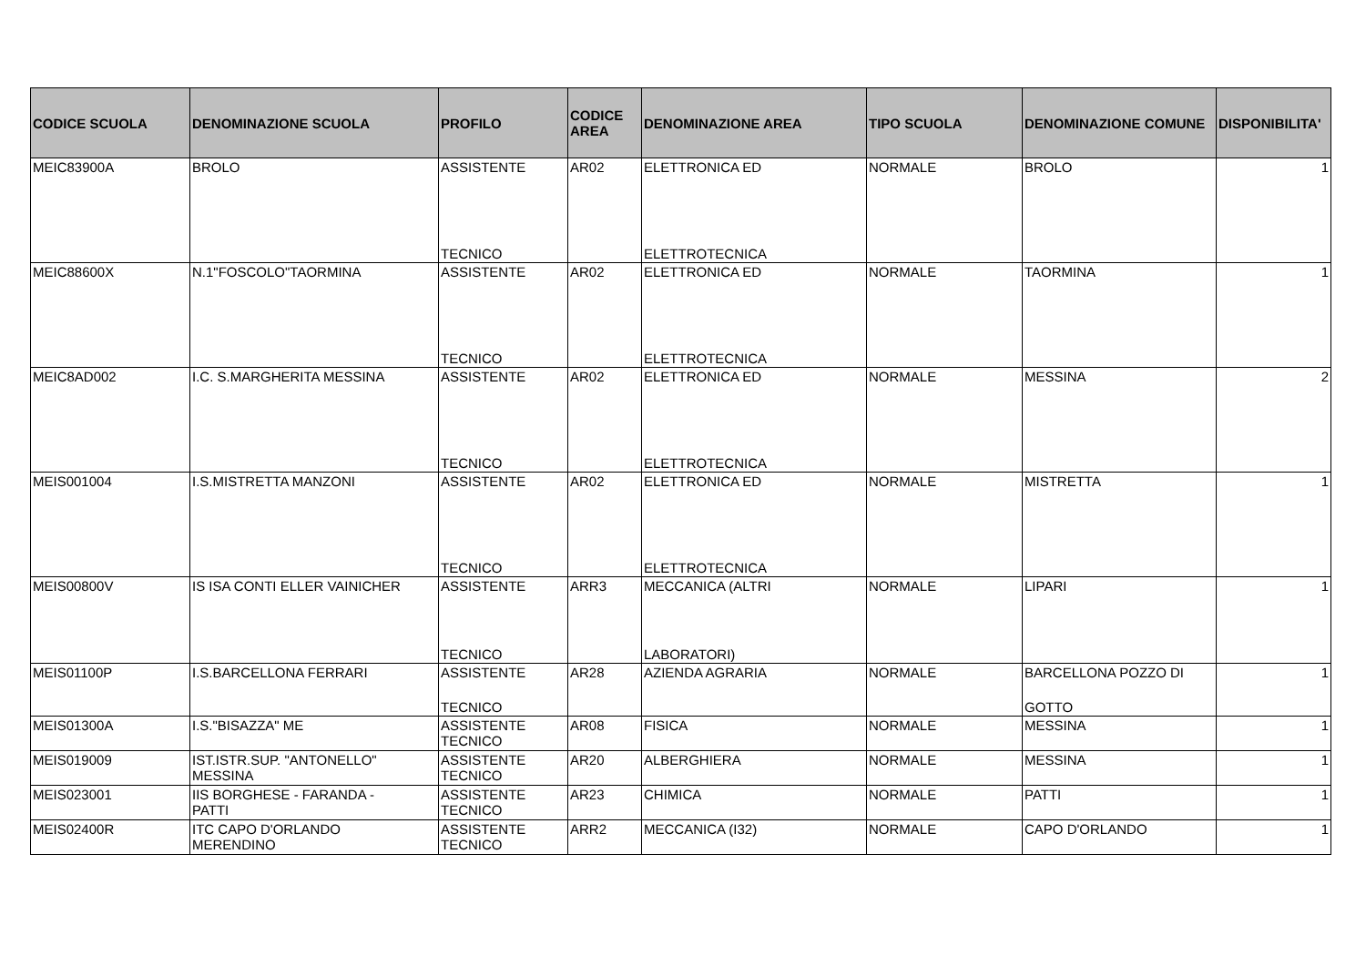| CODICE SCUOLA | DENOMINAZIONE SCUOLA | PROFILO | CODICE AREA | DENOMINAZIONE AREA | TIPO SCUOLA | DENOMINAZIONE COMUNE | DISPONIBILITA' |
| --- | --- | --- | --- | --- | --- | --- | --- |
| MEIC83900A | BROLO | ASSISTENTE TECNICO | AR02 | ELETTRONICA ED ELETTROTECNICA | NORMALE | BROLO | 1 |
| MEIC88600X | N.1"FOSCOLO"TAORMINA | ASSISTENTE TECNICO | AR02 | ELETTRONICA ED ELETTROTECNICA | NORMALE | TAORMINA | 1 |
| MEIC8AD002 | I.C. S.MARGHERITA MESSINA | ASSISTENTE TECNICO | AR02 | ELETTRONICA ED ELETTROTECNICA | NORMALE | MESSINA | 2 |
| MEIS001004 | I.S.MISTRETTA MANZONI | ASSISTENTE TECNICO | AR02 | ELETTRONICA ED ELETTROTECNICA | NORMALE | MISTRETTA | 1 |
| MEIS00800V | IS ISA CONTI ELLER VAINICHER | ASSISTENTE TECNICO | ARR3 | MECCANICA (ALTRI LABORATORI) | NORMALE | LIPARI | 1 |
| MEIS01100P | I.S.BARCELLONA FERRARI | ASSISTENTE TECNICO | AR28 | AZIENDA AGRARIA | NORMALE | BARCELLONA POZZO DI GOTTO | 1 |
| MEIS01300A | I.S."BISAZZA" ME | ASSISTENTE TECNICO | AR08 | FISICA | NORMALE | MESSINA | 1 |
| MEIS019009 | IST.ISTR.SUP. "ANTONELLO" MESSINA | ASSISTENTE TECNICO | AR20 | ALBERGHIERA | NORMALE | MESSINA | 1 |
| MEIS023001 | IIS BORGHESE - FARANDA - PATTI | ASSISTENTE TECNICO | AR23 | CHIMICA | NORMALE | PATTI | 1 |
| MEIS02400R | ITC CAPO D'ORLANDO MERENDINO | ASSISTENTE TECNICO | ARR2 | MECCANICA (I32) | NORMALE | CAPO D'ORLANDO | 1 |